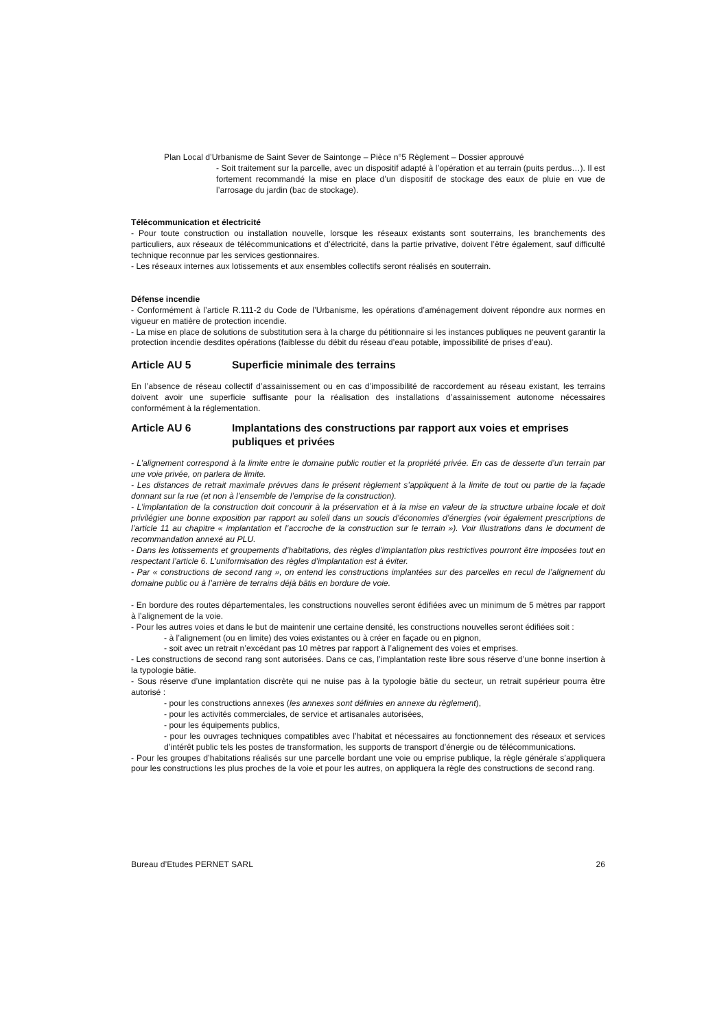Plan Local d’Urbanisme de Saint Sever de Saintonge – Pièce n°5 Règlement – Dossier approuvé
- Soit traitement sur la parcelle, avec un dispositif adapté à l’opération et au terrain (puits perdus…). Il est fortement recommandé la mise en place d’un dispositif de stockage des eaux de pluie en vue de l’arrosage du jardin (bac de stockage).
Télécommunication et électricité
- Pour toute construction ou installation nouvelle, lorsque les réseaux existants sont souterrains, les branchements des particuliers, aux réseaux de télécommunications et d’électricité, dans la partie privative, doivent l’être également, sauf difficulté technique reconnue par les services gestionnaires.
- Les réseaux internes aux lotissements et aux ensembles collectifs seront réalisés en souterrain.
Défense incendie
- Conformément à l’article R.111-2 du Code de l’Urbanisme, les opérations d’aménagement doivent répondre aux normes en vigueur en matière de protection incendie.
- La mise en place de solutions de substitution sera à la charge du pétitionnaire si les instances publiques ne peuvent garantir la protection incendie desdites opérations (faiblesse du débit du réseau d’eau potable, impossibilité de prises d’eau).
Article AU 5 Superficie minimale des terrains
En l’absence de réseau collectif d’assainissement ou en cas d’impossibilité de raccordement au réseau existant, les terrains doivent avoir une superficie suffisante pour la réalisation des installations d’assainissement autonome nécessaires conformément à la réglementation.
Article AU 6 Implantations des constructions par rapport aux voies et emprises publiques et privées
- L’alignement correspond à la limite entre le domaine public routier et la propriété privée. En cas de desserte d’un terrain par une voie privée, on parlera de limite.
- Les distances de retrait maximale prévues dans le présent règlement s’appliquent à la limite de tout ou partie de la façade donnant sur la rue (et non à l’ensemble de l’emprise de la construction).
- L’implantation de la construction doit concourir à la préservation et à la mise en valeur de la structure urbaine locale et doit privilégier une bonne exposition par rapport au soleil dans un soucis d’économies d’énergies (voir également prescriptions de l’article 11 au chapitre « implantation et l’accroche de la construction sur le terrain »). Voir illustrations dans le document de recommandation annexé au PLU.
- Dans les lotissements et groupements d’habitations, des règles d’implantation plus restrictives pourront être imposées tout en respectant l’article 6. L’uniformisation des règles d’implantation est à éviter.
- Par « constructions de second rang », on entend les constructions implantées sur des parcelles en recul de l’alignement du domaine public ou à l’arrière de terrains déjà bâtis en bordure de voie.
- En bordure des routes départementales, les constructions nouvelles seront édifiées avec un minimum de 5 mètres par rapport à l’alignement de la voie.
- Pour les autres voies et dans le but de maintenir une certaine densité, les constructions nouvelles seront édifiées soit :
- à l’alignement (ou en limite) des voies existantes ou à créer en façade ou en pignon,
- soit avec un retrait n’excédant pas 10 mètres par rapport à l’alignement des voies et emprises.
- Les constructions de second rang sont autorisées. Dans ce cas, l’implantation reste libre sous réserve d’une bonne insertion à la typologie bâtie.
- Sous réserve d’une implantation discrète qui ne nuise pas à la typologie bâtie du secteur, un retrait supérieur pourra être autorisé :
- pour les constructions annexes (les annexes sont définies en annexe du règlement),
- pour les activités commerciales, de service et artisanales autorisées,
- pour les équipements publics,
- pour les ouvrages techniques compatibles avec l’habitat et nécessaires au fonctionnement des réseaux et services d’intérêt public tels les postes de transformation, les supports de transport d’énergie ou de télécommunications.
- Pour les groupes d’habitations réalisés sur une parcelle bordant une voie ou emprise publique, la règle générale s’appliquera pour les constructions les plus proches de la voie et pour les autres, on appliquera la règle des constructions de second rang.
Bureau d’Etudes PERNET SARL 26